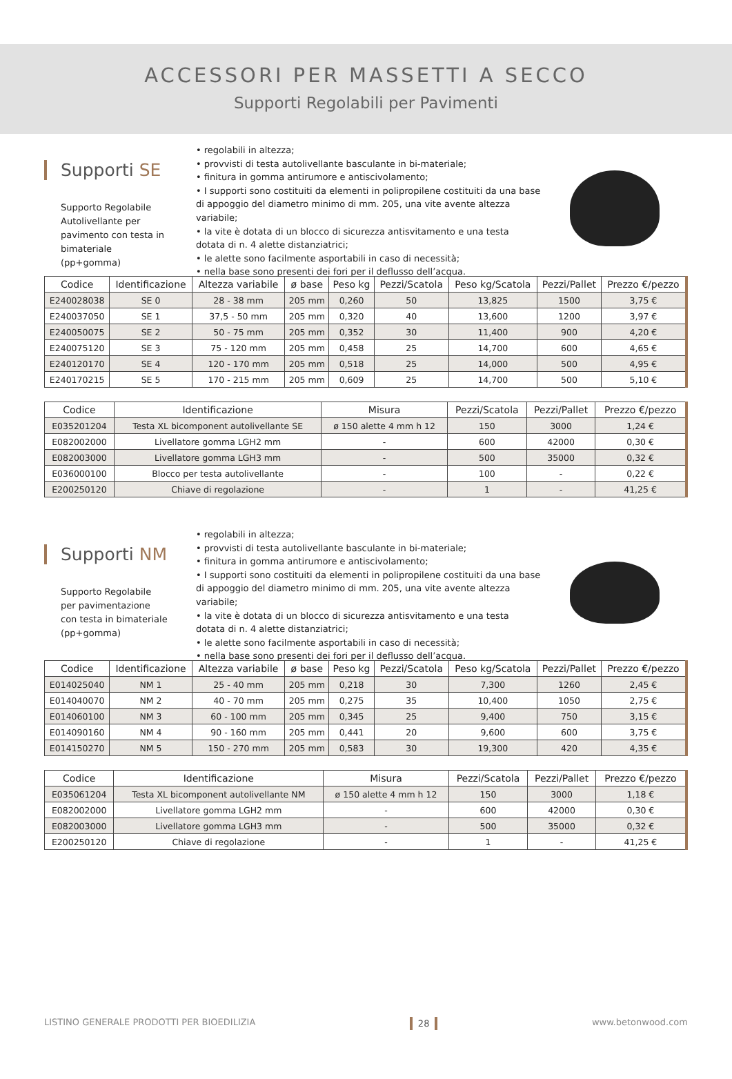ACCESSORI PER MASSETTI A SECCO
Supporti Regolabili per Pavimenti
Supporti SE
Supporto Regolabile Autolivellante per pavimento con testa in bimateriale (pp+gomma)
• regolabili in altezza;
• provvisti di testa autolivellante basculante in bi-materiale;
• finitura in gomma antirumore e antiscivolamento;
• I supporti sono costituiti da elementi in polipropilene costituiti da una base di appoggio del diametro minimo di mm. 205, una vite avente altezza variabile;
• la vite è dotata di un blocco di sicurezza antisvitamento e una testa dotata di n. 4 alette distanziatrici;
• le alette sono facilmente asportabili in caso di necessità;
• nella base sono presenti dei fori per il deflusso dell’acqua.
| Codice | Identificazione | Altezza variabile | ø base | Peso kg | Pezzi/Scatola | Peso kg/Scatola | Pezzi/Pallet | Prezzo €/pezzo |
| --- | --- | --- | --- | --- | --- | --- | --- | --- |
| E240028038 | SE 0 | 28 - 38 mm | 205 mm | 0,260 | 50 | 13,825 | 1500 | 3,75 € |
| E240037050 | SE 1 | 37,5 - 50 mm | 205 mm | 0,320 | 40 | 13,600 | 1200 | 3,97 € |
| E240050075 | SE 2 | 50 - 75 mm | 205 mm | 0,352 | 30 | 11,400 | 900 | 4,20 € |
| E240075120 | SE 3 | 75 - 120 mm | 205 mm | 0,458 | 25 | 14,700 | 600 | 4,65 € |
| E240120170 | SE 4 | 120 - 170 mm | 205 mm | 0,518 | 25 | 14,000 | 500 | 4,95 € |
| E240170215 | SE 5 | 170 - 215 mm | 205 mm | 0,609 | 25 | 14,700 | 500 | 5,10 € |
| Codice | Identificazione | Misura | Pezzi/Scatola | Pezzi/Pallet | Prezzo €/pezzo |
| --- | --- | --- | --- | --- | --- |
| E035201204 | Testa XL bicomponent autolivellante SE | ø 150 alette 4 mm h 12 | 150 | 3000 | 1,24 € |
| E082002000 | Livellatore gomma LGH2 mm | - | 600 | 42000 | 0,30 € |
| E082003000 | Livellatore gomma LGH3 mm | - | 500 | 35000 | 0,32 € |
| E036000100 | Blocco per testa autolivellante | - | 100 | - | 0,22 € |
| E200250120 | Chiave di regolazione | - | 1 | - | 41,25 € |
Supporti NM
Supporto Regolabile per pavimentazione con testa in bimateriale (pp+gomma)
• regolabili in altezza;
• provvisti di testa autolivellante basculante in bi-materiale;
• finitura in gomma antirumore e antiscivolamento;
• I supporti sono costituiti da elementi in polipropilene costituiti da una base di appoggio del diametro minimo di mm. 205, una vite avente altezza variabile;
• la vite è dotata di un blocco di sicurezza antisvitamento e una testa dotata di n. 4 alette distanziatrici;
• le alette sono facilmente asportabili in caso di necessità;
• nella base sono presenti dei fori per il deflusso dell’acqua.
| Codice | Identificazione | Altezza variabile | ø base | Peso kg | Pezzi/Scatola | Peso kg/Scatola | Pezzi/Pallet | Prezzo €/pezzo |
| --- | --- | --- | --- | --- | --- | --- | --- | --- |
| E014025040 | NM 1 | 25 - 40 mm | 205 mm | 0,218 | 30 | 7,300 | 1260 | 2,45 € |
| E014040070 | NM 2 | 40 - 70 mm | 205 mm | 0,275 | 35 | 10,400 | 1050 | 2,75 € |
| E014060100 | NM 3 | 60 - 100 mm | 205 mm | 0,345 | 25 | 9,400 | 750 | 3,15 € |
| E014090160 | NM 4 | 90 - 160 mm | 205 mm | 0,441 | 20 | 9,600 | 600 | 3,75 € |
| E014150270 | NM 5 | 150 - 270 mm | 205 mm | 0,583 | 30 | 19,300 | 420 | 4,35 € |
| Codice | Identificazione | Misura | Pezzi/Scatola | Pezzi/Pallet | Prezzo €/pezzo |
| --- | --- | --- | --- | --- | --- |
| E035061204 | Testa XL bicomponent autolivellante NM | ø 150 alette 4 mm h 12 | 150 | 3000 | 1,18 € |
| E082002000 | Livellatore gomma LGH2 mm | - | 600 | 42000 | 0,30 € |
| E082003000 | Livellatore gomma LGH3 mm | - | 500 | 35000 | 0,32 € |
| E200250120 | Chiave di regolazione | - | 1 | - | 41,25 € |
LISTINO GENERALE PRODOTTI PER BIOEDILIZIA 28 www.betonwood.com